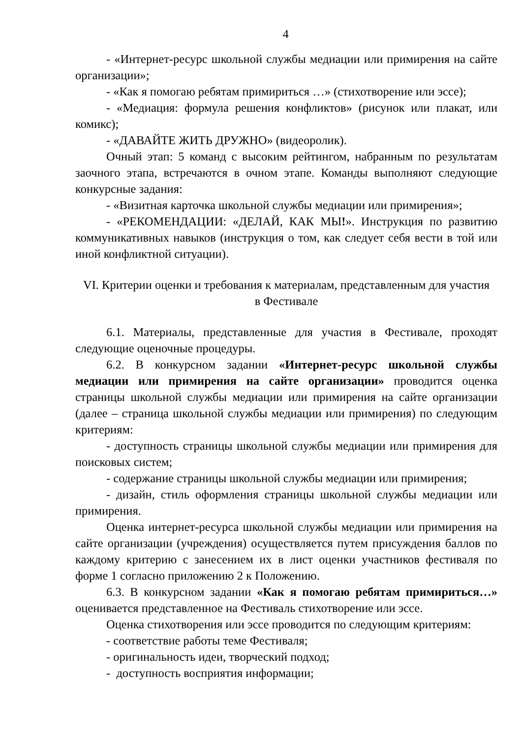4
- «Интернет-ресурс школьной службы медиации или примирения на сайте организации»;
- «Как я помогаю ребятам примириться …» (стихотворение или эссе);
- «Медиация: формула решения конфликтов» (рисунок или плакат, или комикс);
- «ДАВАЙТЕ ЖИТЬ ДРУЖНО» (видеоролик).
Очный этап: 5 команд с высоким рейтингом, набранным по результатам заочного этапа, встречаются в очном этапе. Команды выполняют следующие конкурсные задания:
- «Визитная карточка школьной службы медиации или примирения»;
- «РЕКОМЕНДАЦИИ: «ДЕЛАЙ, КАК МЫ!». Инструкция по развитию коммуникативных навыков (инструкция о том, как следует себя вести в той или иной конфликтной ситуации).
VI. Критерии оценки и требования к материалам, представленным для участия
в Фестивале
6.1. Материалы, представленные для участия в Фестивале, проходят следующие оценочные процедуры.
6.2. В конкурсном задании «Интернет-ресурс школьной службы медиации или примирения на сайте организации» проводится оценка страницы школьной службы медиации или примирения на сайте организации (далее – страница школьной службы медиации или примирения) по следующим критериям:
- доступность страницы школьной службы медиации или примирения для поисковых систем;
- содержание страницы школьной службы медиации или примирения;
- дизайн, стиль оформления страницы школьной службы медиации или примирения.
Оценка интернет-ресурса школьной службы медиации или примирения на сайте организации (учреждения) осуществляется путем присуждения баллов по каждому критерию с занесением их в лист оценки участников фестиваля по форме 1 согласно приложению 2 к Положению.
6.3. В конкурсном задании «Как я помогаю ребятам примириться…» оценивается представленное на Фестиваль стихотворение или эссе.
Оценка стихотворения или эссе проводится по следующим критериям:
- соответствие работы теме Фестиваля;
- оригинальность идеи, творческий подход;
- доступность восприятия информации;